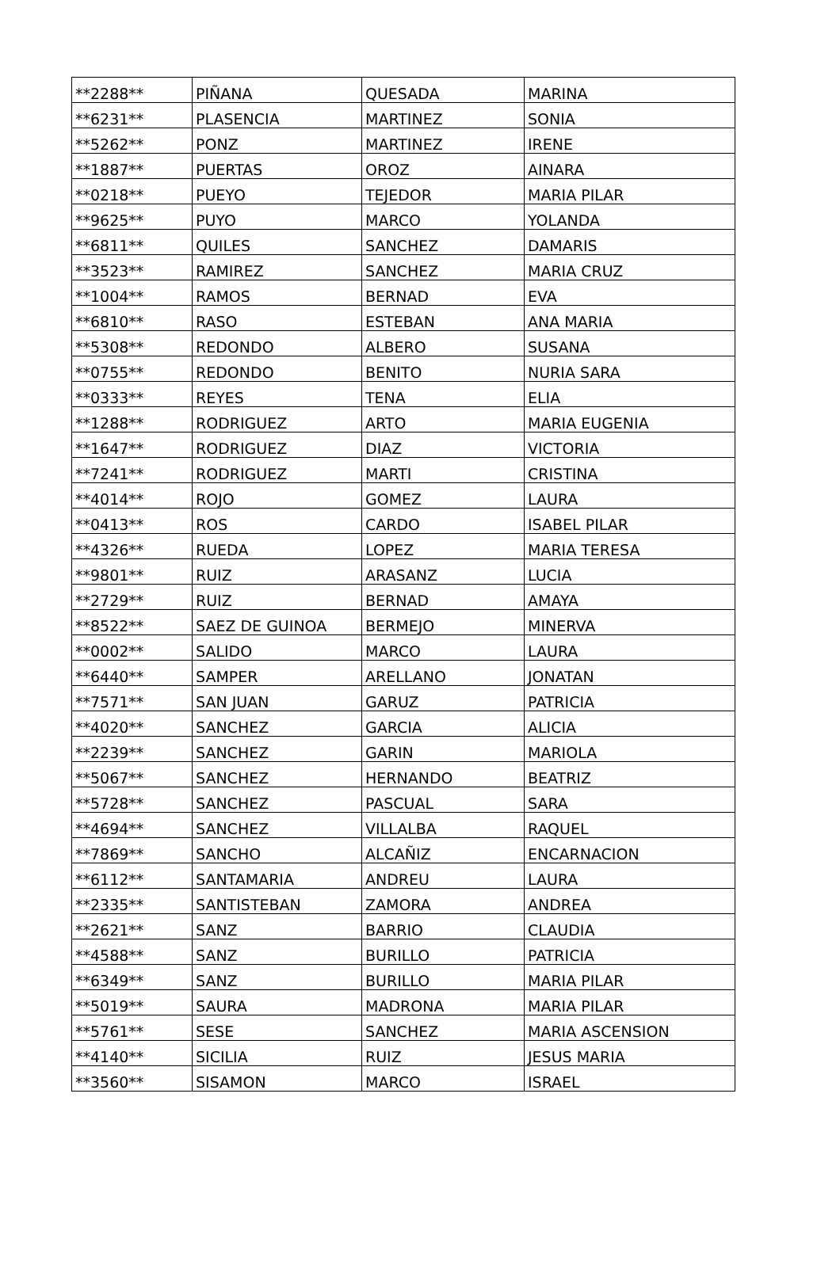| **2288** | PIÑANA | QUESADA | MARINA |
| **6231** | PLASENCIA | MARTINEZ | SONIA |
| **5262** | PONZ | MARTINEZ | IRENE |
| **1887** | PUERTAS | OROZ | AINARA |
| **0218** | PUEYO | TEJEDOR | MARIA PILAR |
| **9625** | PUYO | MARCO | YOLANDA |
| **6811** | QUILES | SANCHEZ | DAMARIS |
| **3523** | RAMIREZ | SANCHEZ | MARIA CRUZ |
| **1004** | RAMOS | BERNAD | EVA |
| **6810** | RASO | ESTEBAN | ANA MARIA |
| **5308** | REDONDO | ALBERO | SUSANA |
| **0755** | REDONDO | BENITO | NURIA SARA |
| **0333** | REYES | TENA | ELIA |
| **1288** | RODRIGUEZ | ARTO | MARIA EUGENIA |
| **1647** | RODRIGUEZ | DIAZ | VICTORIA |
| **7241** | RODRIGUEZ | MARTI | CRISTINA |
| **4014** | ROJO | GOMEZ | LAURA |
| **0413** | ROS | CARDO | ISABEL PILAR |
| **4326** | RUEDA | LOPEZ | MARIA TERESA |
| **9801** | RUIZ | ARASANZ | LUCIA |
| **2729** | RUIZ | BERNAD | AMAYA |
| **8522** | SAEZ DE GUINOA | BERMEJO | MINERVA |
| **0002** | SALIDO | MARCO | LAURA |
| **6440** | SAMPER | ARELLANO | JONATAN |
| **7571** | SAN JUAN | GARUZ | PATRICIA |
| **4020** | SANCHEZ | GARCIA | ALICIA |
| **2239** | SANCHEZ | GARIN | MARIOLA |
| **5067** | SANCHEZ | HERNANDO | BEATRIZ |
| **5728** | SANCHEZ | PASCUAL | SARA |
| **4694** | SANCHEZ | VILLALBA | RAQUEL |
| **7869** | SANCHO | ALCAÑIZ | ENCARNACION |
| **6112** | SANTAMARIA | ANDREU | LAURA |
| **2335** | SANTISTEBAN | ZAMORA | ANDREA |
| **2621** | SANZ | BARRIO | CLAUDIA |
| **4588** | SANZ | BURILLO | PATRICIA |
| **6349** | SANZ | BURILLO | MARIA PILAR |
| **5019** | SAURA | MADRONA | MARIA PILAR |
| **5761** | SESE | SANCHEZ | MARIA ASCENSION |
| **4140** | SICILIA | RUIZ | JESUS MARIA |
| **3560** | SISAMON | MARCO | ISRAEL |